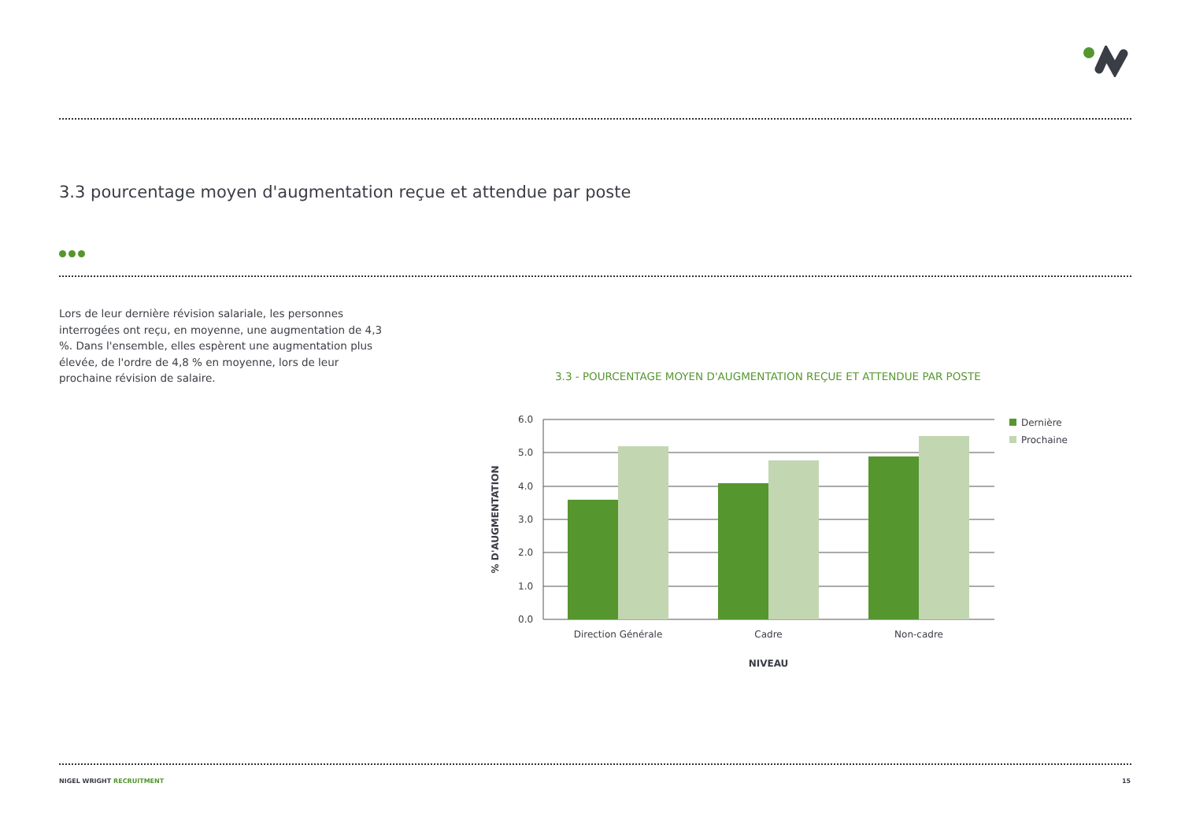3.3 pourcentage moyen d'augmentation reçue et attendue par poste
Lors de leur dernière révision salariale, les personnes interrogées ont reçu, en moyenne, une augmentation de 4,3 %. Dans l'ensemble, elles espèrent une augmentation plus élevée, de l'ordre de 4,8 % en moyenne, lors de leur prochaine révision de salaire.
3.3 - POURCENTAGE MOYEN D'AUGMENTATION REÇUE ET ATTENDUE PAR POSTE
6.0
5.0
4.0
3.0
2.0
1.0
0.0
Direction Générale
Cadre
Non-cadre
NIVEAU
% D'AUGMENTATION
Dernière
Prochaine
NIGEL WRIGHT RECRUITMENT 15